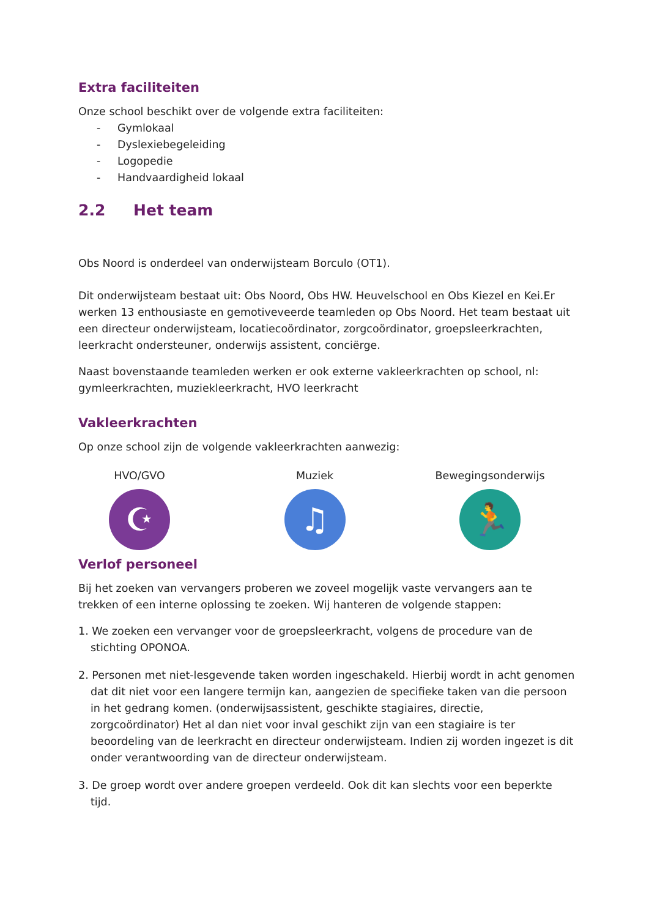Extra faciliteiten
Onze school beschikt over de volgende extra faciliteiten:
- Gymlokaal
- Dyslexiebegeleiding
- Logopedie
- Handvaardigheid lokaal
2.2 Het team
Obs Noord is onderdeel van onderwijsteam Borculo (OT1).
Dit onderwijsteam bestaat uit: Obs Noord, Obs HW. Heuvelschool en Obs Kiezel en Kei.Er werken 13 enthousiaste en gemotiveveerde teamleden op Obs Noord. Het team bestaat uit een directeur onderwijsteam, locatiecoördinator, zorgcoördinator, groepsleerkrachten, leerkracht ondersteuner, onderwijs assistent, conciërge.
Naast bovenstaande teamleden werken er ook externe vakleerkrachten op school, nl: gymleerkrachten, muziekleerkracht, HVO leerkracht
Vakleerkrachten
Op onze school zijn de volgende vakleerkrachten aanwezig:
HVO/GVO
☪
Muziek
♫
Bewegingsonderwijs
🏃
Verlof personeel
Bij het zoeken van vervangers proberen we zoveel mogelijk vaste vervangers aan te trekken of een interne oplossing te zoeken. Wij hanteren de volgende stappen:
1. We zoeken een vervanger voor de groepsleerkracht, volgens de procedure van de stichting OPONOA.
2. Personen met niet-lesgevende taken worden ingeschakeld. Hierbij wordt in acht genomen dat dit niet voor een langere termijn kan, aangezien de specifieke taken van die persoon in het gedrang komen. (onderwijsassistent, geschikte stagiaires, directie, zorgcoördinator) Het al dan niet voor inval geschikt zijn van een stagiaire is ter beoordeling van de leerkracht en directeur onderwijsteam. Indien zij worden ingezet is dit onder verantwoording van de directeur onderwijsteam.
3. De groep wordt over andere groepen verdeeld. Ook dit kan slechts voor een beperkte tijd.